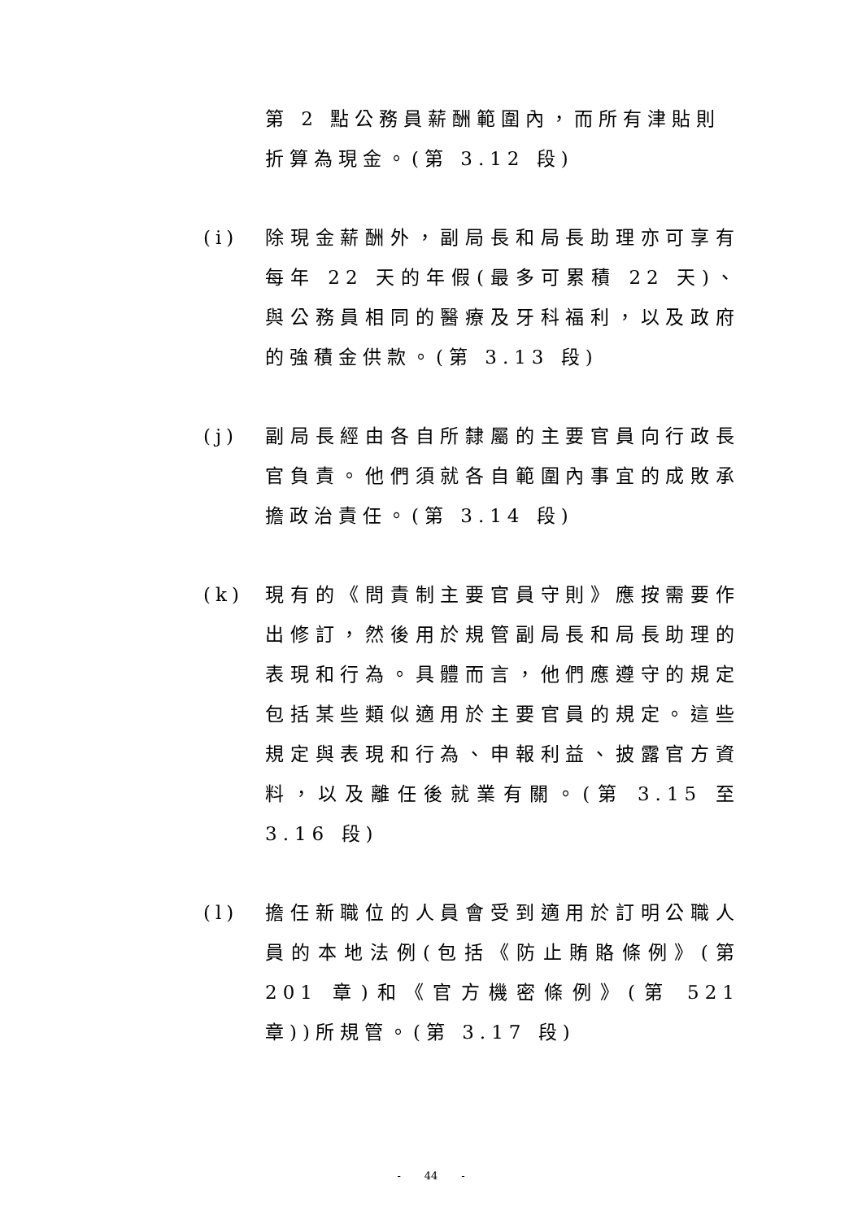第 2 點公務員薪酬範圍內，而所有津貼則折算為現金。(第 3.12 段)
(i) 除現金薪酬外，副局長和局長助理亦可享有每年 22 天的年假(最多可累積 22 天)、與公務員相同的醫療及牙科福利，以及政府的強積金供款。(第 3.13 段)
(j) 副局長經由各自所隸屬的主要官員向行政長官負責。他們須就各自範圍內事宜的成敗承擔政治責任。(第 3.14 段)
(k) 現有的《問責制主要官員守則》應按需要作出修訂，然後用於規管副局長和局長助理的表現和行為。具體而言，他們應遵守的規定包括某些類似適用於主要官員的規定。這些規定與表現和行為、申報利益、披露官方資料，以及離任後就業有關。(第 3.15 至 3.16 段)
(l) 擔任新職位的人員會受到適用於訂明公職人員的本地法例(包括《防止賄賂條例》(第 201 章)和《官方機密條例》(第 521 章))所規管。(第 3.17 段)
- 44 -